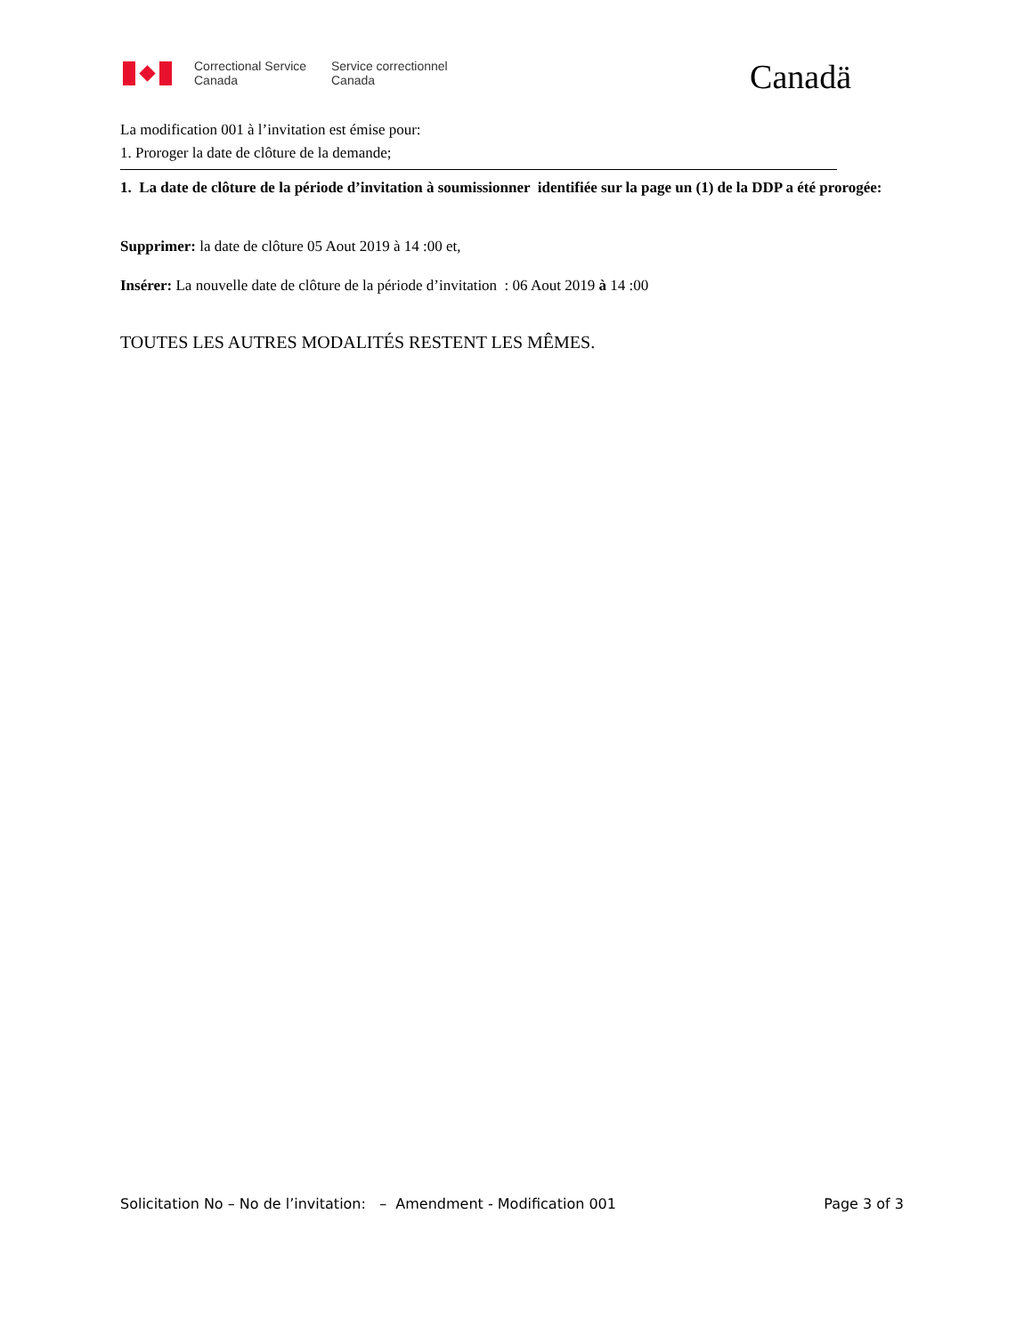Correctional Service
Canada
Service correctionnel
Canada
Canadä
La modification 001 à l’invitation est émise pour:
1. Proroger la date de clôture de la demande;
1. La date de clôture de la période d’invitation à soumissionner identifiée sur la page un (1) de la DDP a été prorogée:
Supprimer: la date de clôture 05 Aout 2019 à 14 :00 et,
Insérer: La nouvelle date de clôture de la période d’invitation : 06 Aout 2019 à 14 :00
TOUTES LES AUTRES MODALITÉS RESTENT LES MÊMES.
Solicitation No – No de l’invitation: – Amendment - Modification 001 Page 3 of 3